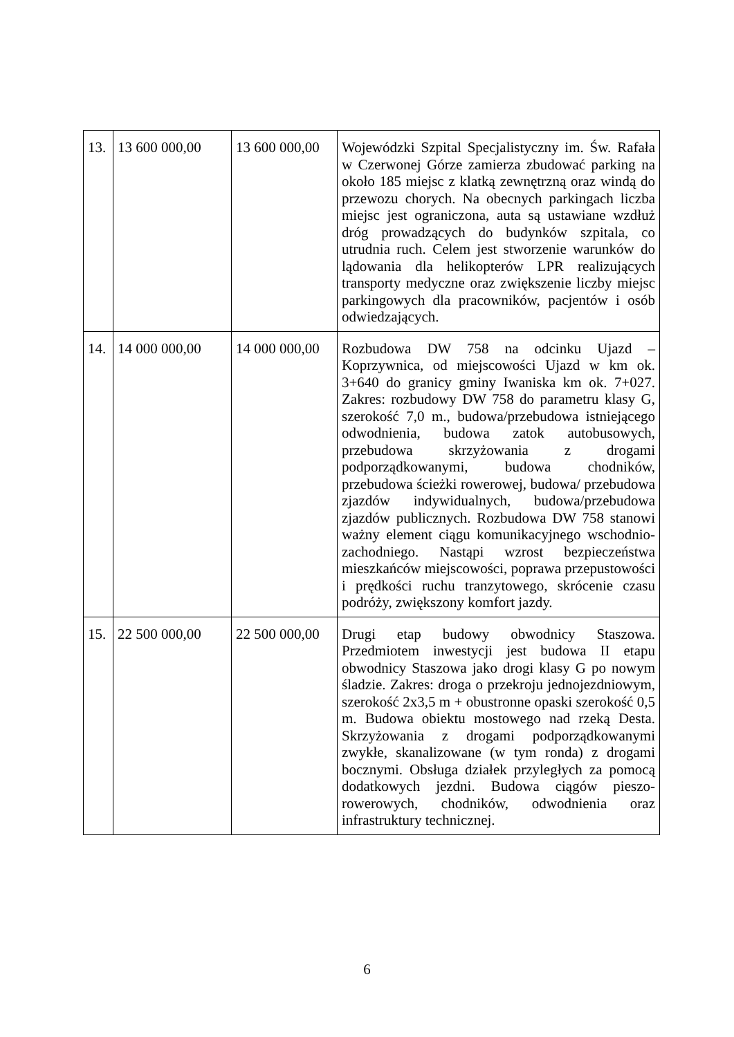| 13. | 13 600 000,00 | 13 600 000,00 | Wojewódzki Szpital Specjalistyczny im. Św. Rafała w Czerwonej Górze zamierza zbudować parking na około 185 miejsc z klatką zewnętrzną oraz windą do przewozu chorych. Na obecnych parkingach liczba miejsc jest ograniczona, auta są ustawiane wzdłuż dróg prowadzących do budynków szpitala, co utrudnia ruch. Celem jest stworzenie warunków do lądowania dla helikopterów LPR realizujących transporty medyczne oraz zwiększenie liczby miejsc parkingowych dla pracowników, pacjentów i osób odwiedzających. |
| 14. | 14 000 000,00 | 14 000 000,00 | Rozbudowa DW 758 na odcinku Ujazd – Koprzywnica, od miejscowości Ujazd w km ok. 3+640 do granicy gminy Iwaniska km ok. 7+027. Zakres: rozbudowy DW 758 do parametru klasy G, szerokość 7,0 m., budowa/przebudowa istniejącego odwodnienia, budowa zatok autobusowych, przebudowa skrzyżowania z drogami podporządkowanymi, budowa chodników, przebudowa ścieżki rowerowej, budowa/ przebudowa zjazdów indywidualnych, budowa/przebudowa zjazdów publicznych. Rozbudowa DW 758 stanowi ważny element ciągu komunikacyjnego wschodnio-zachodniego. Nastąpi wzrost bezpieczeństwa mieszkańców miejscowości, poprawa przepustowości i prędkości ruchu tranzytowego, skrócenie czasu podróży, zwiększony komfort jazdy. |
| 15. | 22 500 000,00 | 22 500 000,00 | Drugi etap budowy obwodnicy Staszowa. Przedmiotem inwestycji jest budowa II etapu obwodnicy Staszowa jako drogi klasy G po nowym śladzie. Zakres: droga o przekroju jednojezdniowym, szerokość 2x3,5 m + obustronne opaski szerokość 0,5 m. Budowa obiektu mostowego nad rzeką Desta. Skrzyżowania z drogami podporządkowanymi zwykłe, skanalizowane (w tym ronda) z drogami bocznymi. Obsługa działek przyległych za pomocą dodatkowych jezdni. Budowa ciągów pieszo-rowerowych, chodników, odwodnienia oraz infrastruktury technicznej. |
6